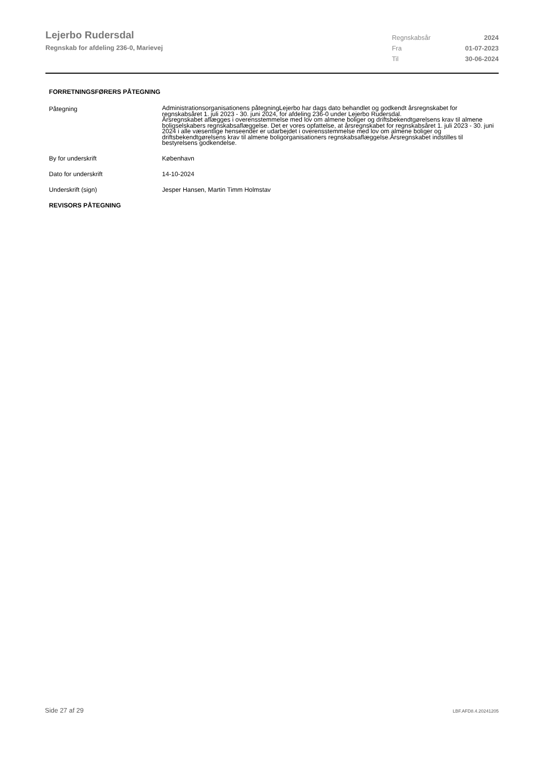Lejerbo Rudersdal
Regnskab for afdeling 236-0, Marievej
| Regnskabsår | 2024 |
| Fra | 01-07-2023 |
| Til | 30-06-2024 |
FORRETNINGSFØRERS PÅTEGNING
| Påtegning | Administrationsorganisationens påtegningLejerbo har dags dato behandlet og godkendt årsregnskabet for regnskabsåret 1. juli 2023 - 30. juni 2024, for afdeling 236-0 under Lejerbo Rudersdal. Årsregnskabet aflægges i overensstemmelse med lov om almene boliger og driftsbekendtgørelsens krav til almene boligselskabers regnskabsaflæggelse. Det er vores opfattelse, at årsregnskabet for regnskabsåret 1. juli 2023 - 30. juni 2024 i alle væsentlige henseender er udarbejdet i overensstemmelse med lov om almene boliger og driftsbekendtgørelsens krav til almene boligorganisationers regnskabsaflæggelse.Årsregnskabet indstilles til bestyrelsens godkendelse. |
| By for underskrift | København |
| Dato for underskrift | 14-10-2024 |
| Underskrift (sign) | Jesper Hansen, Martin Timm Holmstav |
REVISORS PÅTEGNING
Side 27 af 29 LBF.AFD8.4.20241205